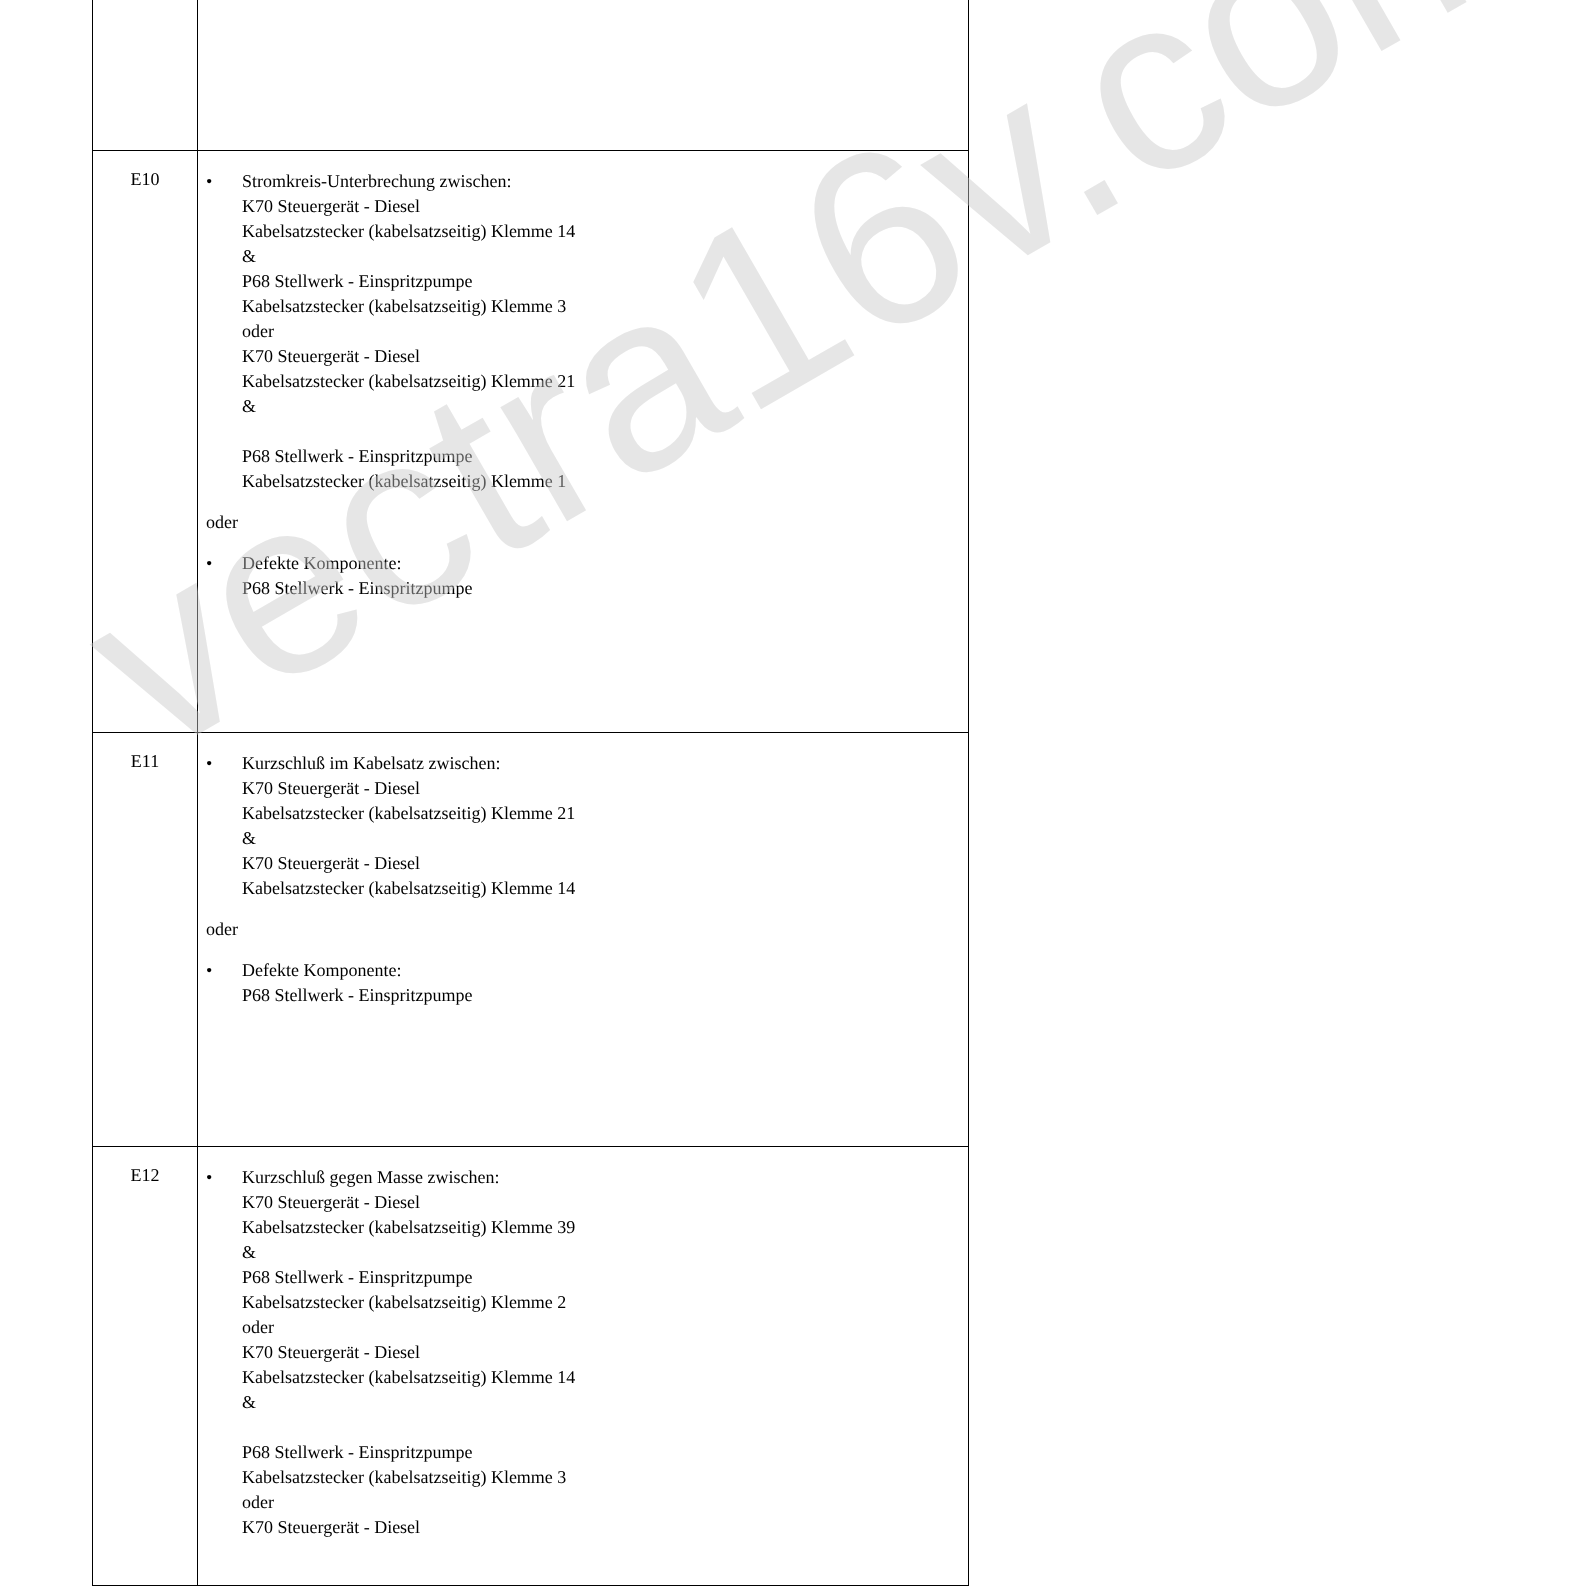| E10 | • Stromkreis-Unterbrechung zwischen: K70 Steuergerät - Diesel Kabelsatzstecker (kabelsatzseitig) Klemme 14 & P68 Stellwerk - Einspritzpumpe Kabelsatzstecker (kabelsatzseitig) Klemme 3 oder K70 Steuergerät - Diesel Kabelsatzstecker (kabelsatzseitig) Klemme 21 & P68 Stellwerk - Einspritzpumpe Kabelsatzstecker (kabelsatzseitig) Klemme 1 oder • Defekte Komponente: P68 Stellwerk - Einspritzpumpe |
| E11 | • Kurzschluß im Kabelsatz zwischen: K70 Steuergerät - Diesel Kabelsatzstecker (kabelsatzseitig) Klemme 21 & K70 Steuergerät - Diesel Kabelsatzstecker (kabelsatzseitig) Klemme 14 oder • Defekte Komponente: P68 Stellwerk - Einspritzpumpe |
| E12 | • Kurzschluß gegen Masse zwischen: K70 Steuergerät - Diesel Kabelsatzstecker (kabelsatzseitig) Klemme 39 & P68 Stellwerk - Einspritzpumpe Kabelsatzstecker (kabelsatzseitig) Klemme 2 oder K70 Steuergerät - Diesel Kabelsatzstecker (kabelsatzseitig) Klemme 14 & P68 Stellwerk - Einspritzpumpe Kabelsatzstecker (kabelsatzseitig) Klemme 3 oder K70 Steuergerät - Diesel |
vectra16v.com